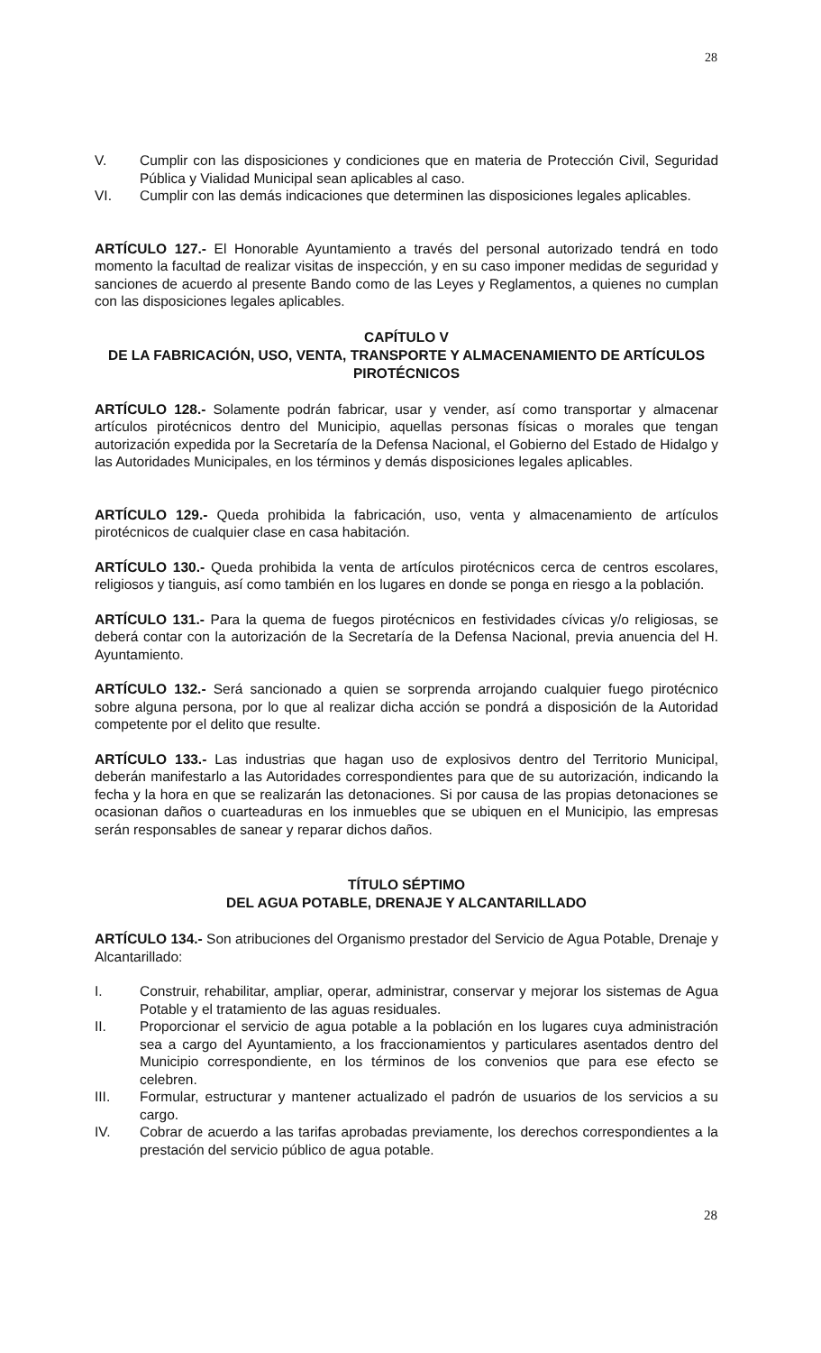28
V. Cumplir con las disposiciones y condiciones que en materia de Protección Civil, Seguridad Pública y Vialidad Municipal sean aplicables al caso.
VI. Cumplir con las demás indicaciones que determinen las disposiciones legales aplicables.
ARTÍCULO 127.- El Honorable Ayuntamiento a través del personal autorizado tendrá en todo momento la facultad de realizar visitas de inspección, y en su caso imponer medidas de seguridad y sanciones de acuerdo al presente Bando como de las Leyes y Reglamentos, a quienes no cumplan con las disposiciones legales aplicables.
CAPÍTULO V
DE LA FABRICACIÓN, USO, VENTA, TRANSPORTE Y ALMACENAMIENTO DE ARTÍCULOS PIROTÉCNICOS
ARTÍCULO 128.- Solamente podrán fabricar, usar y vender, así como transportar y almacenar artículos pirotécnicos dentro del Municipio, aquellas personas físicas o morales que tengan autorización expedida por la Secretaría de la Defensa Nacional, el Gobierno del Estado de Hidalgo y las Autoridades Municipales, en los términos y demás disposiciones legales aplicables.
ARTÍCULO 129.- Queda prohibida la fabricación, uso, venta y almacenamiento de artículos pirotécnicos de cualquier clase en casa habitación.
ARTÍCULO 130.- Queda prohibida la venta de artículos pirotécnicos cerca de centros escolares, religiosos y tianguis, así como también en los lugares en donde se ponga en riesgo a la población.
ARTÍCULO 131.- Para la quema de fuegos pirotécnicos en festividades cívicas y/o religiosas, se deberá contar con la autorización de la Secretaría de la Defensa Nacional, previa anuencia del H. Ayuntamiento.
ARTÍCULO 132.- Será sancionado a quien se sorprenda arrojando cualquier fuego pirotécnico sobre alguna persona, por lo que al realizar dicha acción se pondrá a disposición de la Autoridad competente por el delito que resulte.
ARTÍCULO 133.- Las industrias que hagan uso de explosivos dentro del Territorio Municipal, deberán manifestarlo a las Autoridades correspondientes para que de su autorización, indicando la fecha y la hora en que se realizarán las detonaciones. Si por causa de las propias detonaciones se ocasionan daños o cuarteaduras en los inmuebles que se ubiquen en el Municipio, las empresas serán responsables de sanear y reparar dichos daños.
TÍTULO SÉPTIMO
DEL AGUA POTABLE, DRENAJE Y ALCANTARILLADO
ARTÍCULO 134.- Son atribuciones del Organismo prestador del Servicio de Agua Potable, Drenaje y Alcantarillado:
I. Construir, rehabilitar, ampliar, operar, administrar, conservar y mejorar los sistemas de Agua Potable y el tratamiento de las aguas residuales.
II. Proporcionar el servicio de agua potable a la población en los lugares cuya administración sea a cargo del Ayuntamiento, a los fraccionamientos y particulares asentados dentro del Municipio correspondiente, en los términos de los convenios que para ese efecto se celebren.
III. Formular, estructurar y mantener actualizado el padrón de usuarios de los servicios a su cargo.
IV. Cobrar de acuerdo a las tarifas aprobadas previamente, los derechos correspondientes a la prestación del servicio público de agua potable.
28